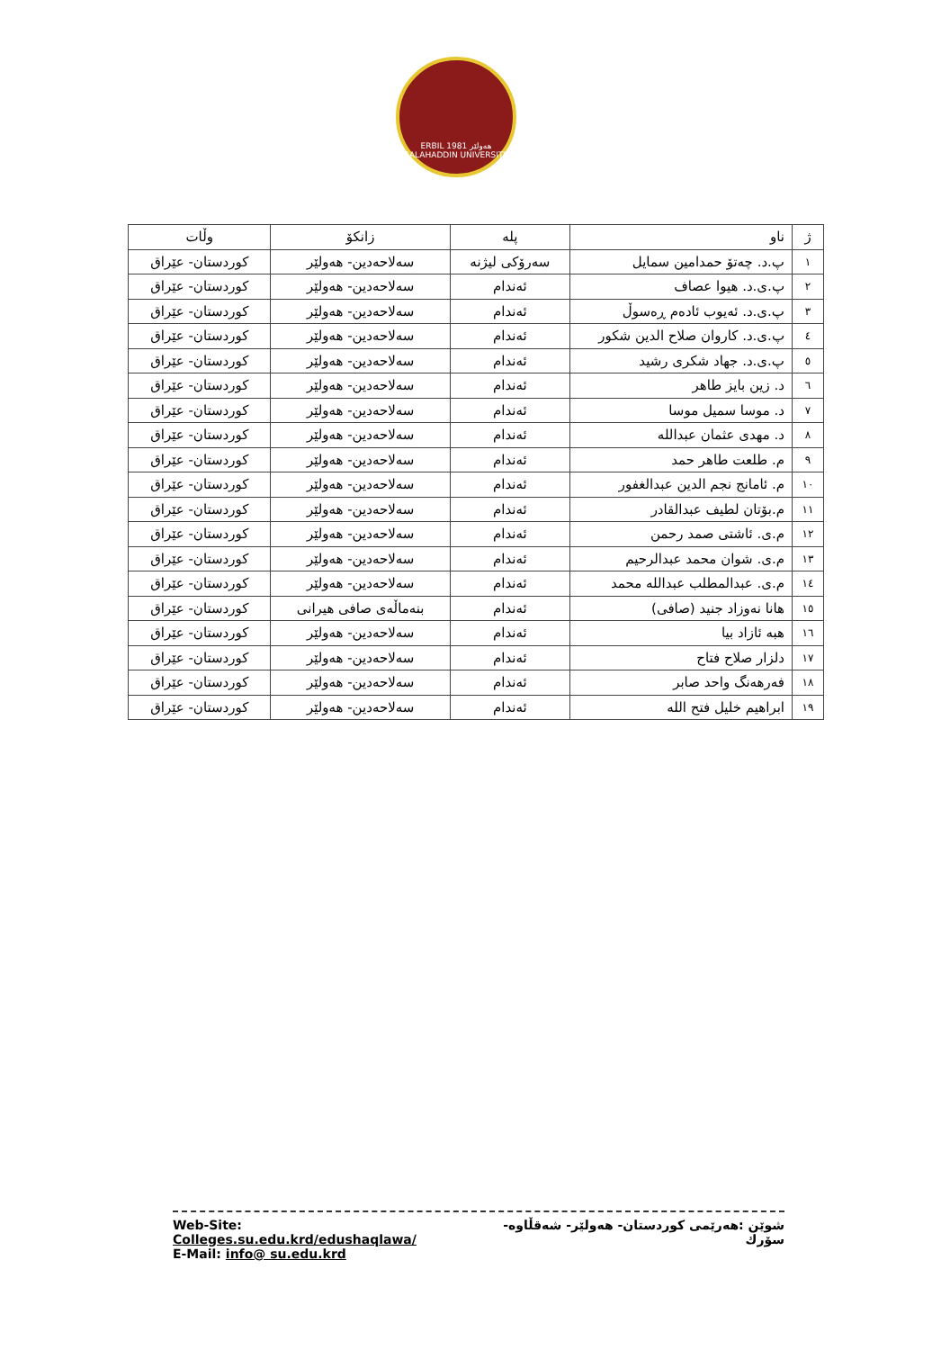ERBIL هەولێر 1981
SALAHADDIN UNIVERSITY
| ژ | ناو | پلە | زانکۆ | وڵات |
| --- | --- | --- | --- | --- |
| ١ | پ.د. چەتۆ حمدامین سمایل | سەرۆکی لیژنە | سەلاحەدین- هەولێر | کوردستان- عێراق |
| ٢ | پ.ی.د. هیوا عصاف | ئەندام | سەلاحەدین- هەولێر | کوردستان- عێراق |
| ٣ | پ.ی.د. ئەیوب ئادەم ڕەسوڵ | ئەندام | سەلاحەدین- هەولێر | کوردستان- عێراق |
| ٤ | پ.ی.د. کاروان صلاح الدین شکور | ئەندام | سەلاحەدین- هەولێر | کوردستان- عێراق |
| ٥ | پ.ی.د. جهاد شکری رشید | ئەندام | سەلاحەدین- هەولێر | کوردستان- عێراق |
| ٦ | د. زین بایز طاهر | ئەندام | سەلاحەدین- هەولێر | کوردستان- عێراق |
| ٧ | د. موسا سمیل موسا | ئەندام | سەلاحەدین- هەولێر | کوردستان- عێراق |
| ٨ | د. مهدی عثمان عبدالله | ئەندام | سەلاحەدین- هەولێر | کوردستان- عێراق |
| ٩ | م. طلعت طاهر حمد | ئەندام | سەلاحەدین- هەولێر | کوردستان- عێراق |
| ١٠ | م. ئامانج نجم الدین عبدالغفور | ئەندام | سەلاحەدین- هەولێر | کوردستان- عێراق |
| ١١ | م.بۆتان لطیف عبدالقادر | ئەندام | سەلاحەدین- هەولێر | کوردستان- عێراق |
| ١٢ | م.ی. ئاشتی صمد رحمن | ئەندام | سەلاحەدین- هەولێر | کوردستان- عێراق |
| ١٣ | م.ی. شوان محمد عبدالرحیم | ئەندام | سەلاحەدین- هەولێر | کوردستان- عێراق |
| ١٤ | م.ی. عبدالمطلب عبدالله محمد | ئەندام | سەلاحەدین- هەولێر | کوردستان- عێراق |
| ١٥ | هانا نەوزاد جنید (صافی) | ئەندام | بنەماڵەی صافی هیرانی | کوردستان- عێراق |
| ١٦ | هبە ئازاد بیا | ئەندام | سەلاحەدین- هەولێر | کوردستان- عێراق |
| ١٧ | دلزار صلاح فتاح | ئەندام | سەلاحەدین- هەولێر | کوردستان- عێراق |
| ١٨ | فەرهەنگ واحد صابر | ئەندام | سەلاحەدین- هەولێر | کوردستان- عێراق |
| ١٩ | ابراهیم خلیل فتح الله | ئەندام | سەلاحەدین- هەولێر | کوردستان- عێراق |
Web-Site: Colleges.su.edu.krd/edushaqlawa/ شوێن :هەرێمی کوردستان- هەولێر- شەقڵاوە-سۆرك
E-Mail: info@ su.edu.krd